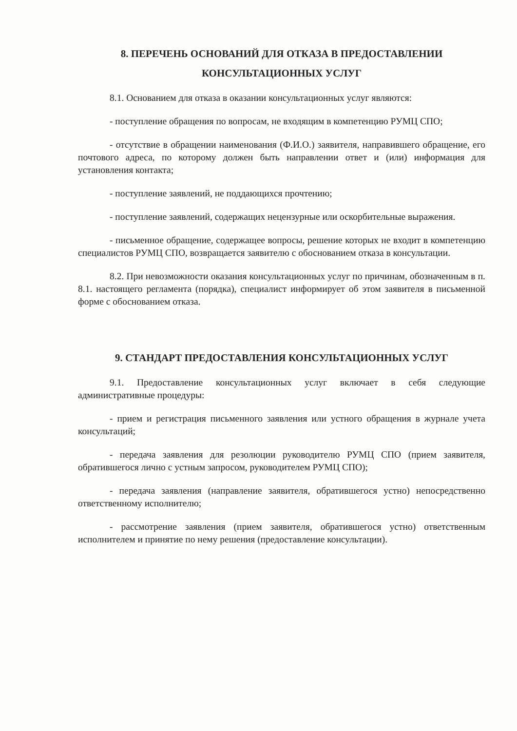8. ПЕРЕЧЕНЬ ОСНОВАНИЙ ДЛЯ ОТКАЗА В ПРЕДОСТАВЛЕНИИ
КОНСУЛЬТАЦИОННЫХ УСЛУГ
8.1. Основанием для отказа в оказании консультационных услуг являются:
- поступление обращения по вопросам, не входящим в компетенцию РУМЦ СПО;
- отсутствие в обращении наименования (Ф.И.О.) заявителя, направившего обращение, его почтового адреса, по которому должен быть направлении ответ и (или) информация для установления контакта;
- поступление заявлений, не поддающихся прочтению;
- поступление заявлений, содержащих нецензурные или оскорбительные выражения.
- письменное обращение, содержащее вопросы, решение которых не входит в компетенцию специалистов РУМЦ СПО, возвращается заявителю с обоснованием отказа в консультации.
8.2. При невозможности оказания консультационных услуг по причинам, обозначенным в п. 8.1. настоящего регламента (порядка), специалист информирует об этом заявителя в письменной форме с обоснованием отказа.
9. СТАНДАРТ ПРЕДОСТАВЛЕНИЯ КОНСУЛЬТАЦИОННЫХ УСЛУГ
9.1. Предоставление консультационных услуг включает в себя следующие административные процедуры:
- прием и регистрация письменного заявления или устного обращения в журнале учета консультаций;
- передача заявления для резолюции руководителю РУМЦ СПО (прием заявителя, обратившегося лично с устным запросом, руководителем РУМЦ СПО);
- передача заявления (направление заявителя, обратившегося устно) непосредственно ответственному исполнителю;
- рассмотрение заявления (прием заявителя, обратившегося устно) ответственным исполнителем и принятие по нему решения (предоставление консультации).